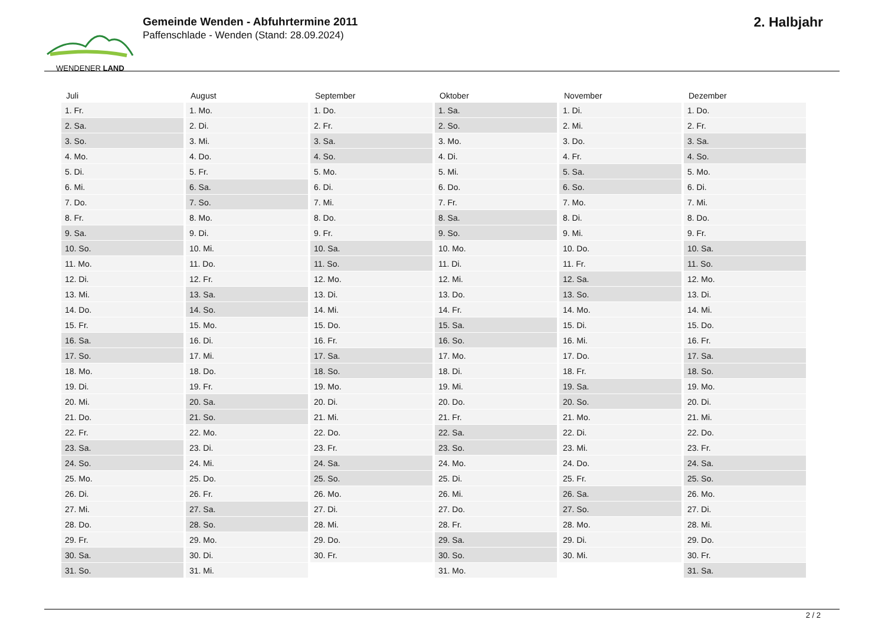WENDENER LAND
Gemeinde Wenden - Abfuhrtermine 2011
Paffenschlade - Wenden (Stand: 28.09.2024)
2. Halbjahr
| Juli | August | September | Oktober | November | Dezember |
| --- | --- | --- | --- | --- | --- |
| 1. Fr. | 1. Mo. | 1. Do. | 1. Sa. | 1. Di. | 1. Do. |
| 2. Sa. | 2. Di. | 2. Fr. | 2. So. | 2. Mi. | 2. Fr. |
| 3. So. | 3. Mi. | 3. Sa. | 3. Mo. | 3. Do. | 3. Sa. |
| 4. Mo. | 4. Do. | 4. So. | 4. Di. | 4. Fr. | 4. So. |
| 5. Di. | 5. Fr. | 5. Mo. | 5. Mi. | 5. Sa. | 5. Mo. |
| 6. Mi. | 6. Sa. | 6. Di. | 6. Do. | 6. So. | 6. Di. |
| 7. Do. | 7. So. | 7. Mi. | 7. Fr. | 7. Mo. | 7. Mi. |
| 8. Fr. | 8. Mo. | 8. Do. | 8. Sa. | 8. Di. | 8. Do. |
| 9. Sa. | 9. Di. | 9. Fr. | 9. So. | 9. Mi. | 9. Fr. |
| 10. So. | 10. Mi. | 10. Sa. | 10. Mo. | 10. Do. | 10. Sa. |
| 11. Mo. | 11. Do. | 11. So. | 11. Di. | 11. Fr. | 11. So. |
| 12. Di. | 12. Fr. | 12. Mo. | 12. Mi. | 12. Sa. | 12. Mo. |
| 13. Mi. | 13. Sa. | 13. Di. | 13. Do. | 13. So. | 13. Di. |
| 14. Do. | 14. So. | 14. Mi. | 14. Fr. | 14. Mo. | 14. Mi. |
| 15. Fr. | 15. Mo. | 15. Do. | 15. Sa. | 15. Di. | 15. Do. |
| 16. Sa. | 16. Di. | 16. Fr. | 16. So. | 16. Mi. | 16. Fr. |
| 17. So. | 17. Mi. | 17. Sa. | 17. Mo. | 17. Do. | 17. Sa. |
| 18. Mo. | 18. Do. | 18. So. | 18. Di. | 18. Fr. | 18. So. |
| 19. Di. | 19. Fr. | 19. Mo. | 19. Mi. | 19. Sa. | 19. Mo. |
| 20. Mi. | 20. Sa. | 20. Di. | 20. Do. | 20. So. | 20. Di. |
| 21. Do. | 21. So. | 21. Mi. | 21. Fr. | 21. Mo. | 21. Mi. |
| 22. Fr. | 22. Mo. | 22. Do. | 22. Sa. | 22. Di. | 22. Do. |
| 23. Sa. | 23. Di. | 23. Fr. | 23. So. | 23. Mi. | 23. Fr. |
| 24. So. | 24. Mi. | 24. Sa. | 24. Mo. | 24. Do. | 24. Sa. |
| 25. Mo. | 25. Do. | 25. So. | 25. Di. | 25. Fr. | 25. So. |
| 26. Di. | 26. Fr. | 26. Mo. | 26. Mi. | 26. Sa. | 26. Mo. |
| 27. Mi. | 27. Sa. | 27. Di. | 27. Do. | 27. So. | 27. Di. |
| 28. Do. | 28. So. | 28. Mi. | 28. Fr. | 28. Mo. | 28. Mi. |
| 29. Fr. | 29. Mo. | 29. Do. | 29. Sa. | 29. Di. | 29. Do. |
| 30. Sa. | 30. Di. | 30. Fr. | 30. So. | 30. Mi. | 30. Fr. |
| 31. So. | 31. Mi. | | 31. Mo. | | 31. Sa. |
2 / 2